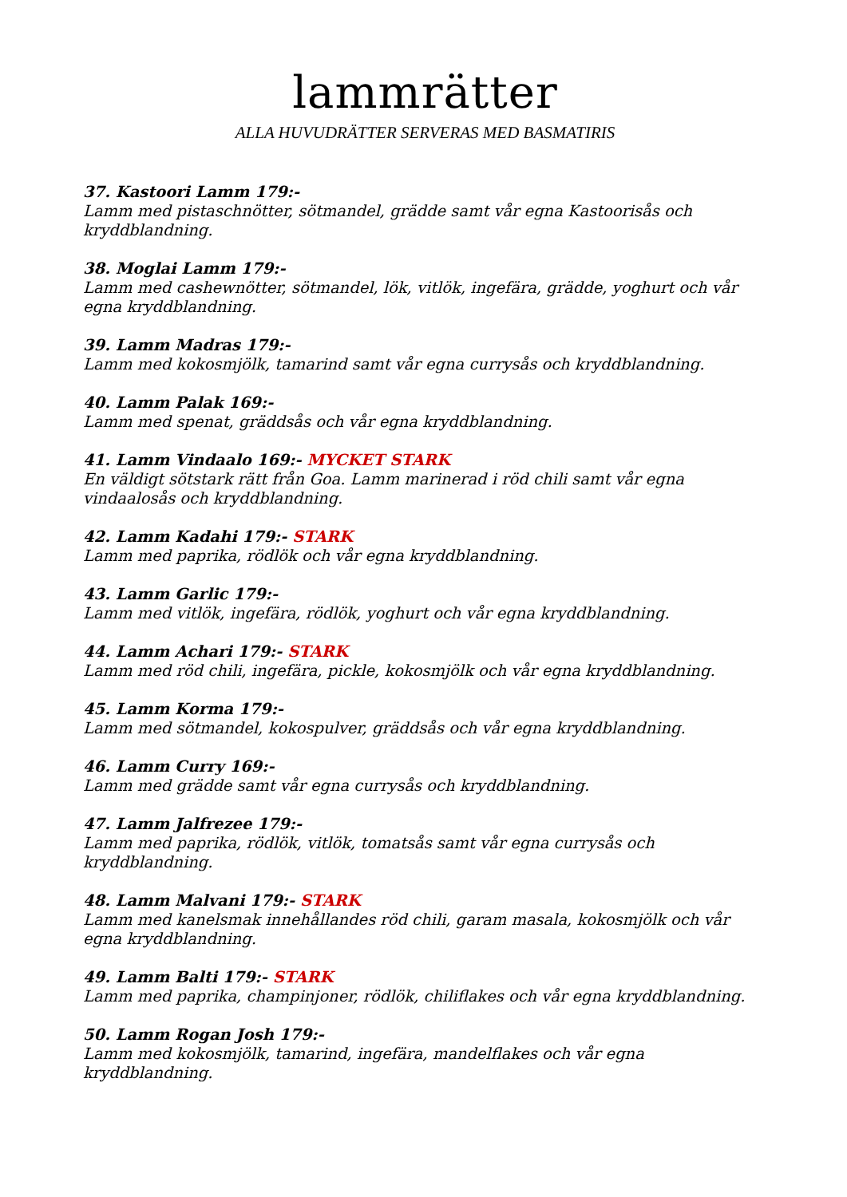lammrätter
ALLA HUVUDRÄTTER SERVERAS MED BASMATIRIS
37. Kastoori Lamm 179:-
Lamm med pistaschnötter, sötmandel, grädde samt vår egna Kastoorisås och kryddblandning.
38. Moglai Lamm 179:-
Lamm med cashewnötter, sötmandel, lök, vitlök, ingefära, grädde, yoghurt och vår egna kryddblandning.
39. Lamm Madras 179:-
Lamm med kokosmjölk, tamarind samt vår egna currysås och kryddblandning.
40. Lamm Palak 169:-
Lamm med spenat, gräddsås och vår egna kryddblandning.
41. Lamm Vindaalo 169:- MYCKET STARK
En väldigt sötstark rätt från Goa. Lamm marinerad i röd chili samt vår egna vindaalosås och kryddblandning.
42. Lamm Kadahi 179:- STARK
Lamm med paprika, rödlök och vår egna kryddblandning.
43. Lamm Garlic 179:-
Lamm med vitlök, ingefära, rödlök, yoghurt och vår egna kryddblandning.
44. Lamm Achari 179:- STARK
Lamm med röd chili, ingefära, pickle, kokosmjölk och vår egna kryddblandning.
45. Lamm Korma 179:-
Lamm med sötmandel, kokospulver, gräddsås och vår egna kryddblandning.
46. Lamm Curry 169:-
Lamm med grädde samt vår egna currysås och kryddblandning.
47. Lamm Jalfrezee 179:-
Lamm med paprika, rödlök, vitlök, tomatsås samt vår egna currysås och kryddblandning.
48. Lamm Malvani 179:- STARK
Lamm med kanelsmak innehållandes röd chili, garam masala, kokosmjölk och vår egna kryddblandning.
49. Lamm Balti 179:- STARK
Lamm med paprika, champinjoner, rödlök, chiliflakes och vår egna kryddblandning.
50. Lamm Rogan Josh 179:-
Lamm med kokosmjölk, tamarind, ingefära, mandelflakes och vår egna kryddblandning.